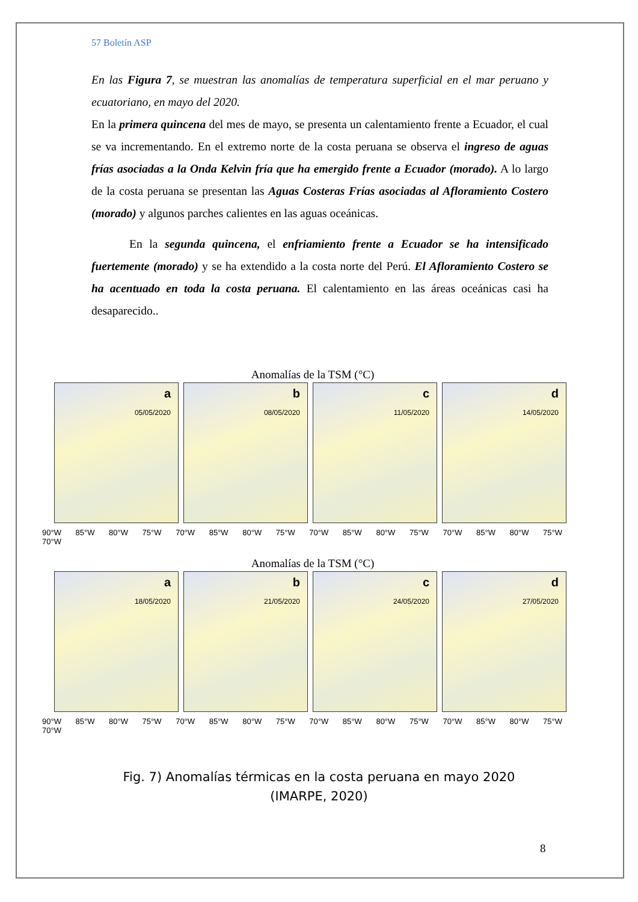57 Boletín ASP
En las Figura 7, se muestran las anomalías de temperatura superficial en el mar peruano y ecuatoriano, en mayo del 2020.
En la primera quincena del mes de mayo, se presenta un calentamiento frente a Ecuador, el cual se va incrementando. En el extremo norte de la costa peruana se observa el ingreso de aguas frías asociadas a la Onda Kelvin fría que ha emergido frente a Ecuador (morado). A lo largo de la costa peruana se presentan las Aguas Costeras Frías asociadas al Afloramiento Costero (morado) y algunos parches calientes en las aguas oceánicas.
En la segunda quincena, el enfriamiento frente a Ecuador se ha intensificado fuertemente (morado) y se ha extendido a la costa norte del Perú. El Afloramiento Costero se ha acentuado en toda la costa peruana. El calentamiento en las áreas oceánicas casi ha desaparecido..
Anomalías de la TSM (°C)
a
05/05/2020
b
08/05/2020
c
11/05/2020
d
14/05/2020
90°W 85°W 80°W 75°W 70°W 85°W 80°W 75°W 70°W 85°W 80°W 75°W 70°W 85°W 80°W 75°W 70°W
Anomalías de la TSM (°C)
a
18/05/2020
b
21/05/2020
c
24/05/2020
d
27/05/2020
90°W 85°W 80°W 75°W 70°W 85°W 80°W 75°W 70°W 85°W 80°W 75°W 70°W 85°W 80°W 75°W 70°W
Fig. 7) Anomalías térmicas en la costa peruana en mayo 2020
(IMARPE, 2020)
8